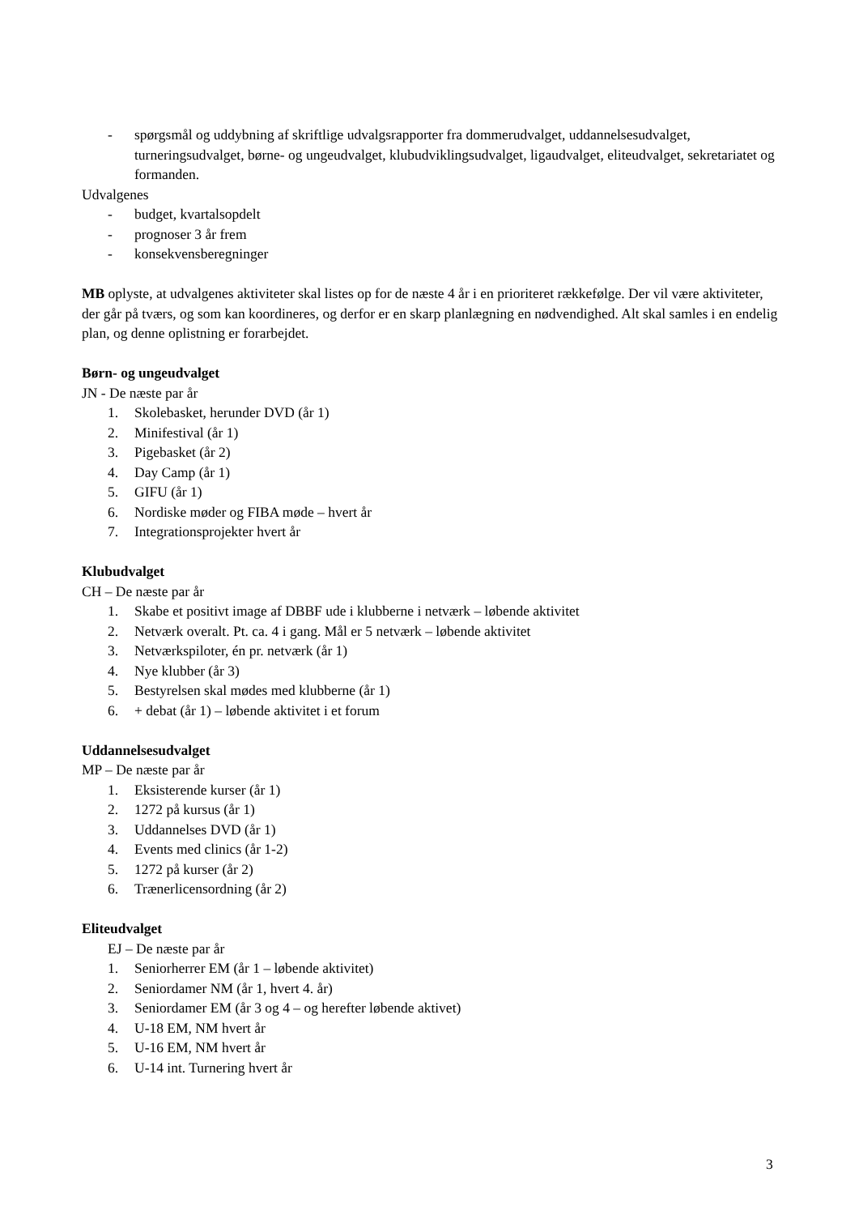- spørgsmål og uddybning af skriftlige udvalgsrapporter fra dommerudvalget, uddannelsesudvalget, turneringsudvalget, børne- og ungeudvalget, klubudviklingsudvalget, ligaudvalget, eliteudvalget, sekretariatet og formanden.
Udvalgenes
- budget, kvartalsopdelt
- prognoser 3 år frem
- konsekvensberegninger
MB oplyste, at udvalgenes aktiviteter skal listes op for de næste 4 år i en prioriteret rækkefølge. Der vil være aktiviteter, der går på tværs, og som kan koordineres, og derfor er en skarp planlægning en nødvendighed. Alt skal samles i en endelig plan, og denne oplistning er forarbejdet.
Børn- og ungeudvalget
JN - De næste par år
1. Skolebasket, herunder DVD (år 1)
2. Minifestival (år 1)
3. Pigebasket (år 2)
4. Day Camp (år 1)
5. GIFU (år 1)
6. Nordiske møder og FIBA møde – hvert år
7. Integrationsprojekter hvert år
Klubudvalget
CH – De næste par år
1. Skabe et positivt image af DBBF ude i klubberne i netværk – løbende aktivitet
2. Netværk overalt. Pt. ca. 4 i gang. Mål er 5 netværk – løbende aktivitet
3. Netværkspiloter, én pr. netværk (år 1)
4. Nye klubber (år 3)
5. Bestyrelsen skal mødes med klubberne (år 1)
6. + debat (år 1) – løbende aktivitet i et forum
Uddannelsesudvalget
MP – De næste par år
1. Eksisterende kurser (år 1)
2. 1272 på kursus (år 1)
3. Uddannelses DVD (år 1)
4. Events med clinics (år 1-2)
5. 1272 på kurser (år 2)
6. Trænerlicensordning (år 2)
Eliteudvalget
EJ – De næste par år
1. Seniorherrer EM (år 1 – løbende aktivitet)
2. Seniordamer NM (år 1, hvert 4. år)
3. Seniordamer EM (år 3 og 4 – og herefter løbende aktivet)
4. U-18 EM, NM hvert år
5. U-16 EM, NM hvert år
6. U-14 int. Turnering hvert år
3